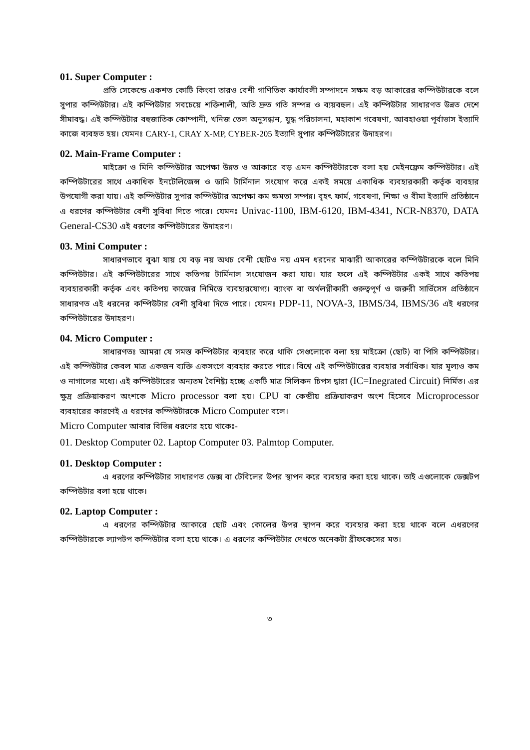01. Super Computer :
প্রতি সেকেন্ডে একশত কোটি কিংবা তারও বেশী গাণিতিক কার্যাবলী সম্পাদনে সক্ষম বড় আকারের কম্পিউটারকে বলে সুপার কম্পিউটার। এই কম্পিউটার সবচেয়ে শক্তিশালী, অতি দ্রুত গতি সম্পন্ন ও ব্যয়বহুল। এই কম্পিউটার সাধারণত উন্নত দেশে সীমাবদ্ধ। এই কম্পিউটার বহুজাতিক কোম্পানী, খনিজ তেল অনুসন্ধান, যুদ্ধ পরিচালনা, মহাকাশ গবেষণা, আবহাওয়া পূর্বাভাস ইত্যাদি কাজে ব্যবহৃত হয়। যেমনঃ CARY-1, CRAY X-MP, CYBER-205 ইত্যাদি সুপার কম্পিউটারের উদাহরণ।
02. Main-Frame Computer :
মাইক্রো ও মিনি কম্পিউটার অপেক্ষা উন্নত ও আকারে বড় এমন কম্পিউটারকে বলা হয় মেইনফ্রেম কম্পিউটার। এই কম্পিউটারের সাথে একাধিক ইনটেলিজেন্স ও ডামি টার্মিনাল সংযোগ করে একই সময়ে একাধিক ব্যবহারকারী কর্তৃক ব্যবহার উপযোগী করা যায়। এই কম্পিউটার সুপার কম্পিউটার অপেক্ষা কম ক্ষমতা সম্পন্ন। বৃহৎ ফার্ম, গবেষণা, শিক্ষা ও বীমা ইত্যাদি প্রতিষ্ঠানে এ ধরণের কম্পিউটার বেশী সুবিধা দিতে পারে। যেমনঃ Univac-1100, IBM-6120, IBM-4341, NCR-N8370, DATA General-CS30 এই ধরণের কম্পিউটারের উদাহরণ।
03. Mini Computer :
সাধারণভাবে বুঝা যায় যে বড় নয় অথচ বেশী ছোটও নয় এমন ধরনের মাঝারী আকারের কম্পিউটারকে বলে মিনি কম্পিউটার। এই কম্পিউটারের সাথে কতিপয় টার্মিনাল সংযোজন করা যায়। যার ফলে এই কম্পিউটার একই সাথে কতিপয় ব্যবহারকারী কর্তৃক এবং কতিপয় কাজের নিমিত্তে ব্যবহারযোগ্য। ব্যাংক বা অর্থলগ্নীকারী গুরুত্বপূর্ণ ও জরুরী সার্ভিসেস প্রতিষ্ঠানে সাধারণত এই ধরনের কম্পিউটার বেশী সুবিধা দিতে পারে। যেমনঃ PDP-11, NOVA-3, IBMS/34, IBMS/36 এই ধরণের কম্পিউটারের উদাহরণ।
04. Micro Computer :
সাধারণতঃ আমরা যে সমস্ত কম্পিউটার ব্যবহার করে থাকি সেগুলোকে বলা হয় মাইক্রো (ছোট) বা পিসি কম্পিউটার। এই কম্পিউটার কেবল মাত্র একজন ব্যক্তি একসংগে ব্যবহার করতে পারে। বিশ্বে এই কম্পিউটারের ব্যবহার সর্বাধিক। যার মূল্যও কম ও নাগালের মধ্যে। এই কম্পিউটারের অন্যতম বৈশিষ্ট্য হচ্ছে একটি মাত্র সিলিকন চিপস দ্বারা (IC=Inegrated Circuit) নির্মিত। এর ক্ষুদ্র প্রক্রিয়াকরণ অংশকে Micro processor বলা হয়। CPU বা কেন্দ্রীয় প্রক্রিয়াকরণ অংশ হিসেবে Microprocessor ব্যবহারের কারণেই এ ধরণের কম্পিউটারকে Micro Computer বলে।
Micro Computer আবার বিভিন্ন ধরণের হয়ে থাকেঃ-
01. Desktop Computer 02. Laptop Computer 03. Palmtop Computer.
01. Desktop Computer :
এ ধরণের কম্পিউটার সাধারণত ডেক্স বা টেবিলের উপর স্থাপন করে ব্যবহার করা হয়ে থাকে। তাই এগুলোকে ডেক্সটপ কম্পিউটার বলা হয়ে থাকে।
02. Laptop Computer :
এ ধরণের কম্পিউটার আকারে ছোট এবং কোলের উপর স্থাপন করে ব্যবহার করা হয়ে থাকে বলে এধরণের কম্পিউটারকে ল্যাপটপ কম্পিউটার বলা হয়ে থাকে। এ ধরণের কম্পিউটার দেখতে অনেকটা ব্রীফকেসের মত।
৩